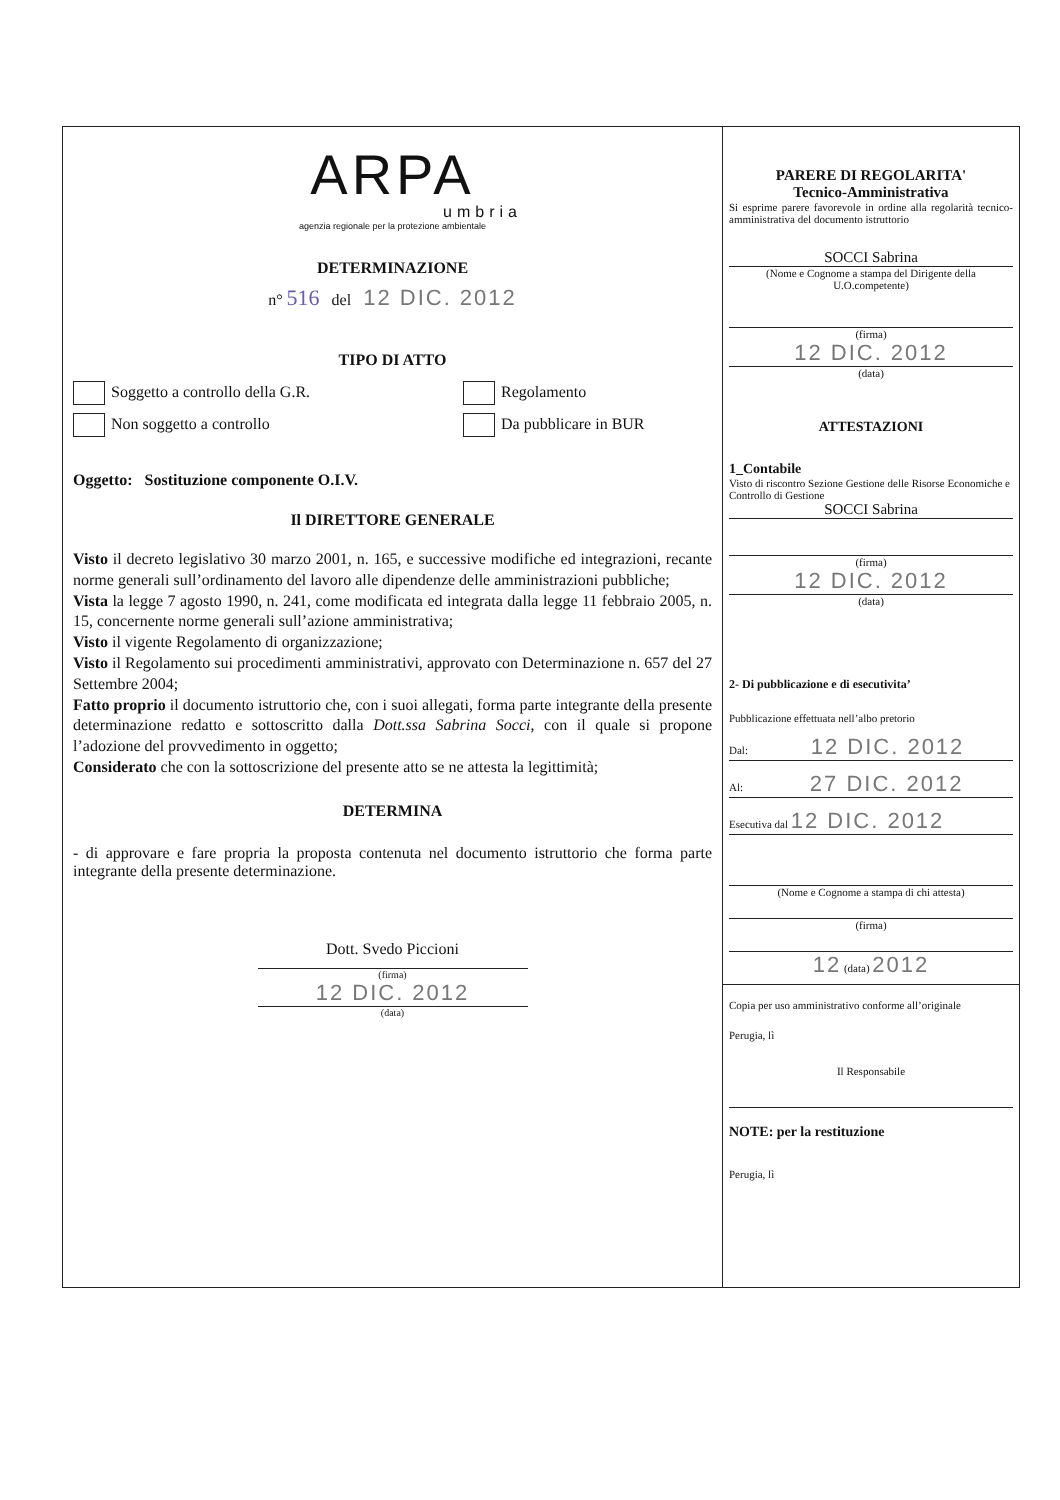ARPA
umbria
agenzia regionale per la protezione ambientale
DETERMINAZIONE
n° 516 del 12 DIC. 2012
TIPO DI ATTO
Soggetto a controllo della G.R.
Non soggetto a controllo
Regolamento
Da pubblicare in BUR
Oggetto: Sostituzione componente O.I.V.
Il DIRETTORE GENERALE
Visto il decreto legislativo 30 marzo 2001, n. 165, e successive modifiche ed integrazioni, recante norme generali sull’ordinamento del lavoro alle dipendenze delle amministrazioni pubbliche;
Vista la legge 7 agosto 1990, n. 241, come modificata ed integrata dalla legge 11 febbraio 2005, n. 15, concernente norme generali sull’azione amministrativa;
Visto il vigente Regolamento di organizzazione;
Visto il Regolamento sui procedimenti amministrativi, approvato con Determinazione n. 657 del 27 Settembre 2004;
Fatto proprio il documento istruttorio che, con i suoi allegati, forma parte integrante della presente determinazione redatto e sottoscritto dalla Dott.ssa Sabrina Socci, con il quale si propone l’adozione del provvedimento in oggetto;
Considerato che con la sottoscrizione del presente atto se ne attesta la legittimità;
DETERMINA
- di approvare e fare propria la proposta contenuta nel documento istruttorio che forma parte integrante della presente determinazione.
Dott. Svedo Piccioni
(firma)
12 DIC. 2012
(data)
PARERE DI REGOLARITA'
Tecnico-Amministrativa
Si esprime parere favorevole in ordine alla regolarità tecnico-amministrativa del documento istruttorio
SOCCI Sabrina
(Nome e Cognome a stampa del Dirigente della U.O.competente)
(firma)
12 DIC. 2012
(data)
ATTESTAZIONI
1_Contabile
Visto di riscontro Sezione Gestione delle Risorse Economiche e Controllo di Gestione
SOCCI Sabrina
(firma)
12 DIC. 2012
(data)
2- Di pubblicazione e di esecutivita’
Pubblicazione effettuata nell’albo pretorio
Dal: 12 DIC. 2012
Al: 27 DIC. 2012
Esecutiva dal 12 DIC. 2012
(Nome e Cognome a stampa di chi attesta)
(firma)
12 (data) 2012
Copia per uso amministrativo conforme all’originale
Perugia, lì
Il Responsabile
NOTE: per la restituzione
Perugia, lì